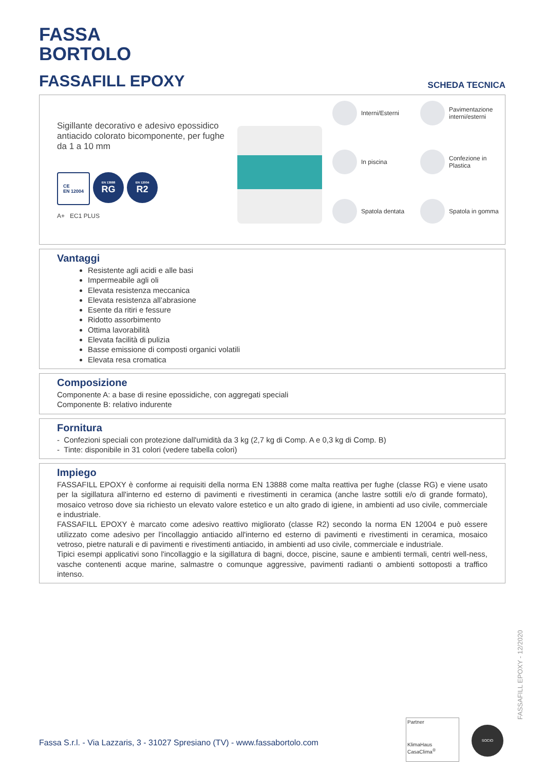FASSA
BORTOLO
FASSAFILL EPOXY
SCHEDA TECNICA
Sigillante decorativo e adesivo epossidico antiacido colorato bicomponente, per fughe da 1 a 10 mm
CE
EN 12004
EN 13888
RG
EN 12004
R2
A+ EC1 PLUS
Interni/Esterni
Pavimentazione interni/esterni
In piscina
Confezione in Plastica
Spatola dentata
Spatola in gomma
Vantaggi
Resistente agli acidi e alle basi
Impermeabile agli oli
Elevata resistenza meccanica
Elevata resistenza all’abrasione
Esente da ritiri e fessure
Ridotto assorbimento
Ottima lavorabilità
Elevata facilità di pulizia
Basse emissione di composti organici volatili
Elevata resa cromatica
Composizione
Componente A: a base di resine epossidiche, con aggregati speciali
Componente B: relativo indurente
Fornitura
- Confezioni speciali con protezione dall'umidità da 3 kg (2,7 kg di Comp. A e 0,3 kg di Comp. B)
- Tinte: disponibile in 31 colori (vedere tabella colori)
Impiego
FASSAFILL EPOXY è conforme ai requisiti della norma EN 13888 come malta reattiva per fughe (classe RG) e viene usato per la sigillatura all'interno ed esterno di pavimenti e rivestimenti in ceramica (anche lastre sottili e/o di grande formato), mosaico vetroso dove sia richiesto un elevato valore estetico e un alto grado di igiene, in ambienti ad uso civile, commerciale e industriale.
FASSAFILL EPOXY è marcato come adesivo reattivo migliorato (classe R2) secondo la norma EN 12004 e può essere utilizzato come adesivo per l'incollaggio antiacido all'interno ed esterno di pavimenti e rivestimenti in ceramica, mosaico vetroso, pietre naturali e di pavimenti e rivestimenti antiacido, in ambienti ad uso civile, commerciale e industriale.
Tipici esempi applicativi sono l'incollaggio e la sigillatura di bagni, docce, piscine, saune e ambienti termali, centri well-ness, vasche contenenti acque marine, salmastre o comunque aggressive, pavimenti radianti o ambienti sottoposti a traffico intenso.
FASSAFILL EPOXY - 12/2020
Fassa S.r.l. - Via Lazzaris, 3 - 31027 Spresiano (TV) - www.fassabortolo.com
Partner
KlimaHaus
CasaClima<sup>®</sup>
SOCIO